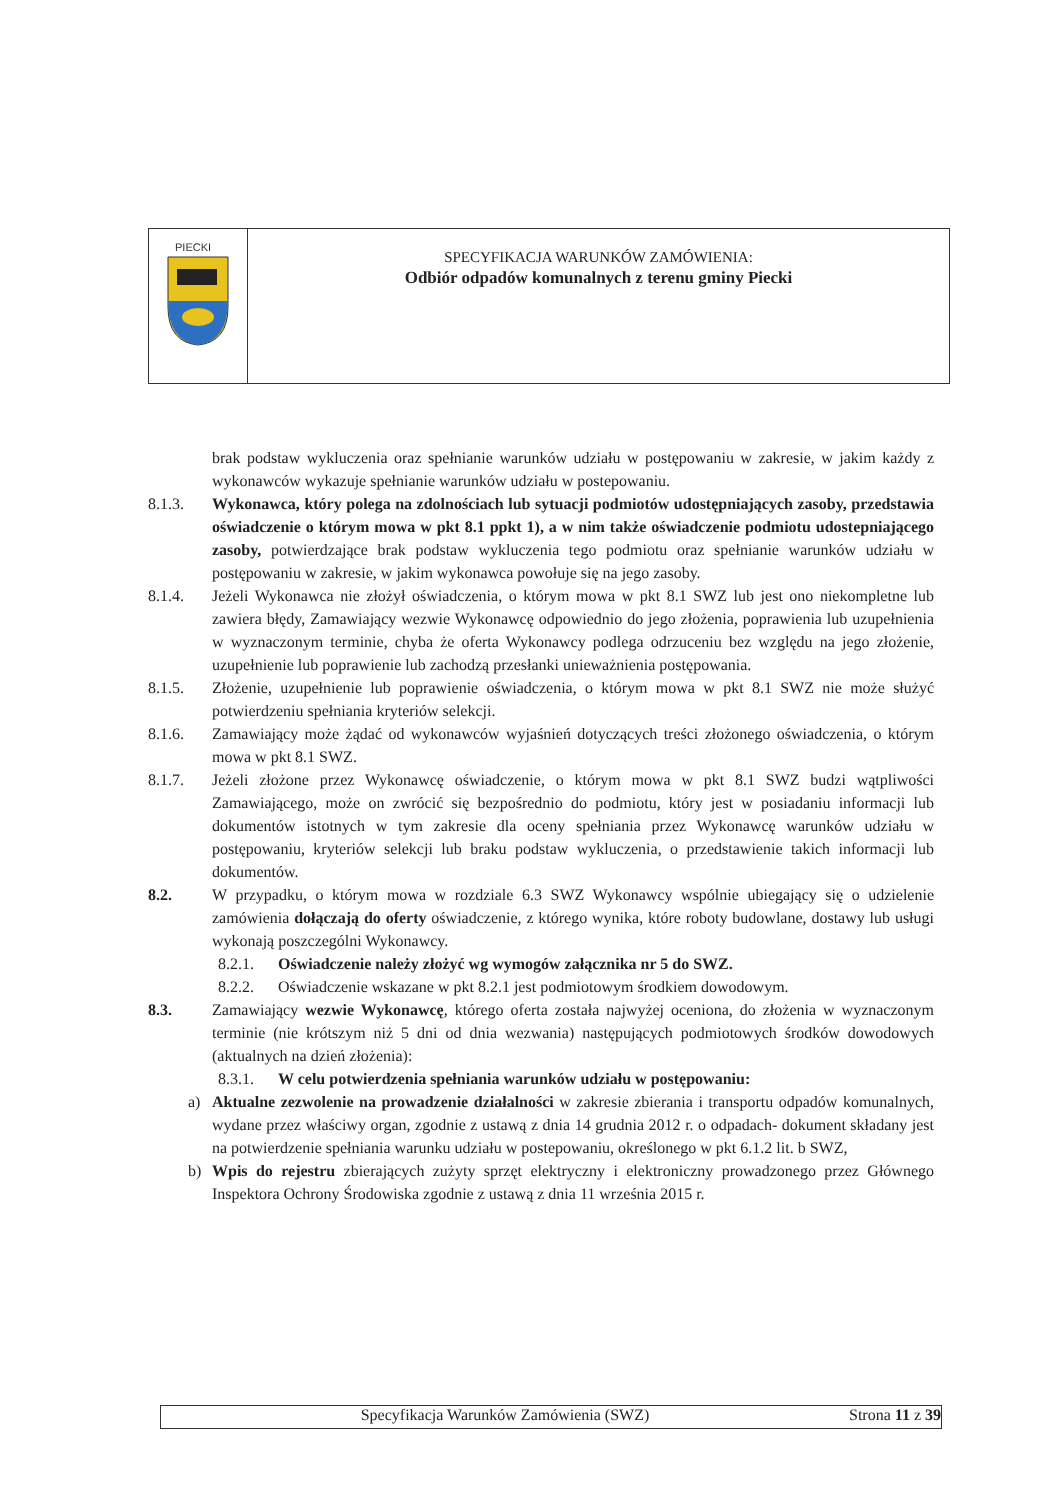PIECKI
SPECYFIKACJA WARUNKÓW ZAMÓWIENIA:
Odbiór odpadów komunalnych z terenu gminy Piecki
brak podstaw wykluczenia oraz spełnianie warunków udziału w postępowaniu w zakresie, w jakim każdy z wykonawców wykazuje spełnianie warunków udziału w postepowaniu.
8.1.3. Wykonawca, który polega na zdolnościach lub sytuacji podmiotów udostępniających zasoby, przedstawia oświadczenie o którym mowa w pkt 8.1 ppkt 1), a w nim także oświadczenie podmiotu udostepniającego zasoby, potwierdzające brak podstaw wykluczenia tego podmiotu oraz spełnianie warunków udziału w postępowaniu w zakresie, w jakim wykonawca powołuje się na jego zasoby.
8.1.4. Jeżeli Wykonawca nie złożył oświadczenia, o którym mowa w pkt 8.1 SWZ lub jest ono niekompletne lub zawiera błędy, Zamawiający wezwie Wykonawcę odpowiednio do jego złożenia, poprawienia lub uzupełnienia w wyznaczonym terminie, chyba że oferta Wykonawcy podlega odrzuceniu bez względu na jego złożenie, uzupełnienie lub poprawienie lub zachodzą przesłanki unieważnienia postępowania.
8.1.5. Złożenie, uzupełnienie lub poprawienie oświadczenia, o którym mowa w pkt 8.1 SWZ nie może służyć potwierdzeniu spełniania kryteriów selekcji.
8.1.6. Zamawiający może żądać od wykonawców wyjaśnień dotyczących treści złożonego oświadczenia, o którym mowa w pkt 8.1 SWZ.
8.1.7. Jeżeli złożone przez Wykonawcę oświadczenie, o którym mowa w pkt 8.1 SWZ budzi wątpliwości Zamawiającego, może on zwrócić się bezpośrednio do podmiotu, który jest w posiadaniu informacji lub dokumentów istotnych w tym zakresie dla oceny spełniania przez Wykonawcę warunków udziału w postępowaniu, kryteriów selekcji lub braku podstaw wykluczenia, o przedstawienie takich informacji lub dokumentów.
8.2. W przypadku, o którym mowa w rozdziale 6.3 SWZ Wykonawcy wspólnie ubiegający się o udzielenie zamówienia dołączają do oferty oświadczenie, z którego wynika, które roboty budowlane, dostawy lub usługi wykonają poszczególni Wykonawcy.
8.2.1. Oświadczenie należy złożyć wg wymogów załącznika nr 5 do SWZ.
8.2.2. Oświadczenie wskazane w pkt 8.2.1 jest podmiotowym środkiem dowodowym.
8.3. Zamawiający wezwie Wykonawcę, którego oferta została najwyżej oceniona, do złożenia w wyznaczonym terminie (nie krótszym niż 5 dni od dnia wezwania) następujących podmiotowych środków dowodowych (aktualnych na dzień złożenia):
8.3.1. W celu potwierdzenia spełniania warunków udziału w postępowaniu:
a) Aktualne zezwolenie na prowadzenie działalności w zakresie zbierania i transportu odpadów komunalnych, wydane przez właściwy organ, zgodnie z ustawą z dnia 14 grudnia 2012 r. o odpadach- dokument składany jest na potwierdzenie spełniania warunku udziału w postepowaniu, określonego w pkt 6.1.2 lit. b SWZ,
b) Wpis do rejestru zbierających zużyty sprzęt elektryczny i elektroniczny prowadzonego przez Głównego Inspektora Ochrony Środowiska zgodnie z ustawą z dnia 11 września 2015 r.
Specyfikacja Warunków Zamówienia (SWZ)
Strona 11 z 39